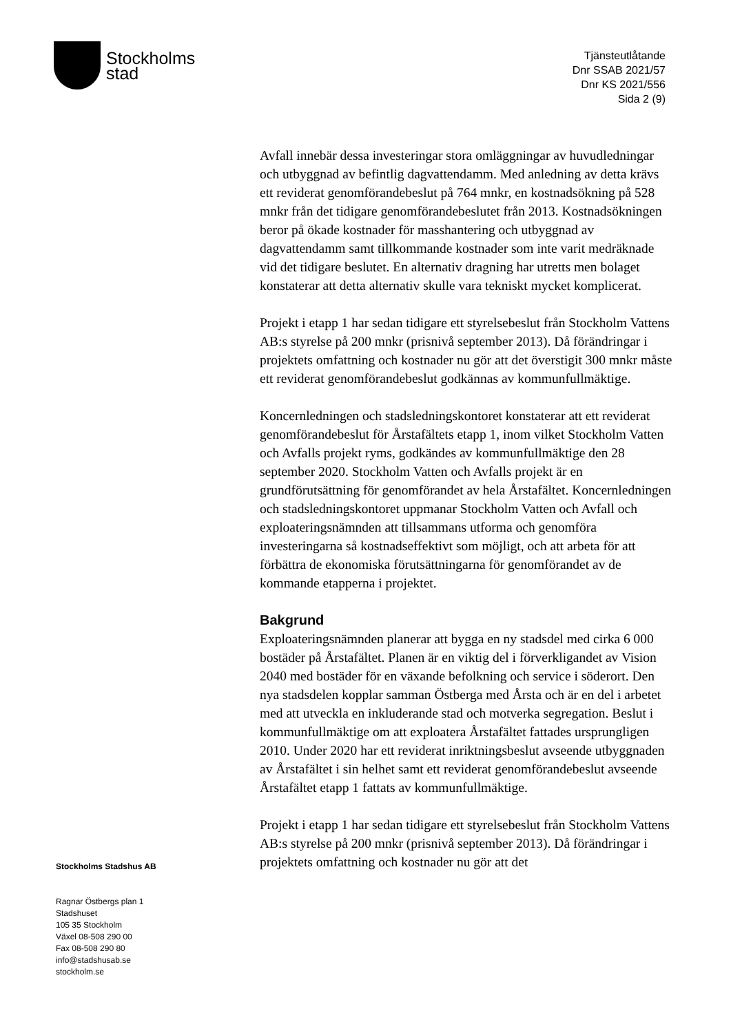Stockholms
stad
Tjänsteutlåtande
Dnr SSAB 2021/57
Dnr KS 2021/556
Sida 2 (9)
Avfall innebär dessa investeringar stora omläggningar av huvudledningar och utbyggnad av befintlig dagvattendamm. Med anledning av detta krävs ett reviderat genomförandebeslut på 764 mnkr, en kostnadsökning på 528 mnkr från det tidigare genomförandebeslutet från 2013. Kostnadsökningen beror på ökade kostnader för masshantering och utbyggnad av dagvattendamm samt tillkommande kostnader som inte varit medräknade vid det tidigare beslutet. En alternativ dragning har utretts men bolaget konstaterar att detta alternativ skulle vara tekniskt mycket komplicerat.
Projekt i etapp 1 har sedan tidigare ett styrelsebeslut från Stockholm Vattens AB:s styrelse på 200 mnkr (prisnivå september 2013). Då förändringar i projektets omfattning och kostnader nu gör att det överstigit 300 mnkr måste ett reviderat genomförandebeslut godkännas av kommunfullmäktige.
Koncernledningen och stadsledningskontoret konstaterar att ett reviderat genomförandebeslut för Årstafältets etapp 1, inom vilket Stockholm Vatten och Avfalls projekt ryms, godkändes av kommunfullmäktige den 28 september 2020. Stockholm Vatten och Avfalls projekt är en grundförutsättning för genomförandet av hela Årstafältet. Koncernledningen och stadsledningskontoret uppmanar Stockholm Vatten och Avfall och exploateringsnämnden att tillsammans utforma och genomföra investeringarna så kostnadseffektivt som möjligt, och att arbeta för att förbättra de ekonomiska förutsättningarna för genomförandet av de kommande etapperna i projektet.
Bakgrund
Exploateringsnämnden planerar att bygga en ny stadsdel med cirka 6 000 bostäder på Årstafältet. Planen är en viktig del i förverkligandet av Vision 2040 med bostäder för en växande befolkning och service i söderort. Den nya stadsdelen kopplar samman Östberga med Årsta och är en del i arbetet med att utveckla en inkluderande stad och motverka segregation. Beslut i kommunfullmäktige om att exploatera Årstafältet fattades ursprungligen 2010. Under 2020 har ett reviderat inriktningsbeslut avseende utbyggnaden av Årstafältet i sin helhet samt ett reviderat genomförandebeslut avseende Årstafältet etapp 1 fattats av kommunfullmäktige.
Projekt i etapp 1 har sedan tidigare ett styrelsebeslut från Stockholm Vattens AB:s styrelse på 200 mnkr (prisnivå september 2013). Då förändringar i projektets omfattning och kostnader nu gör att det
Stockholms Stadshus AB
Ragnar Östbergs plan 1
Stadshuset
105 35 Stockholm
Växel 08-508 290 00
Fax 08-508 290 80
info@stadshusab.se
stockholm.se